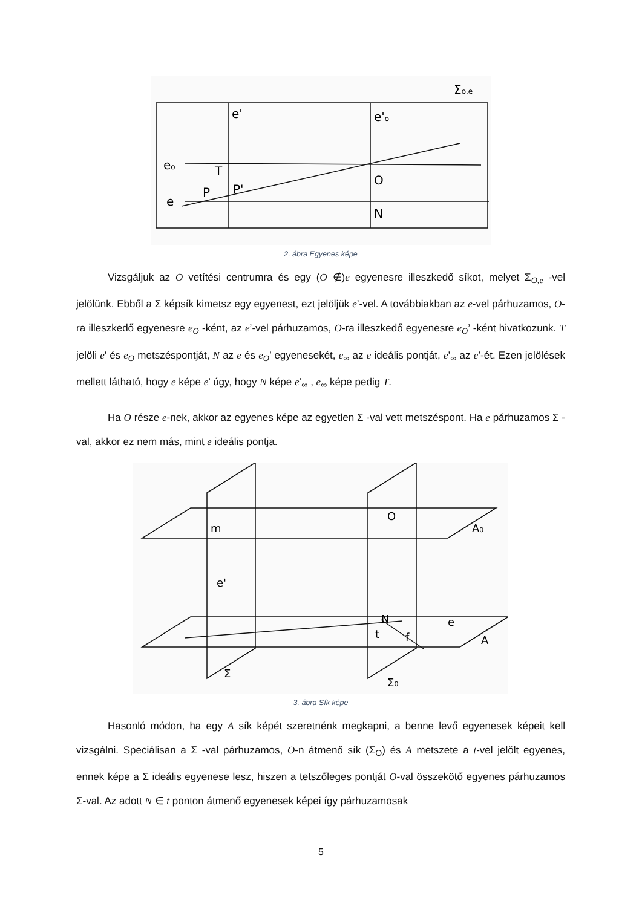Σo,e
e'
e'o
eo
T
O
P'
P
e
N
2. ábra Egyenes képe
Vizsgáljuk az O vetítési centrumra és egy (O ∉)e egyenesre illeszkedő síkot, melyet Σ<sub>O,e</sub> -vel jelölünk. Ebből a Σ képsík kimetsz egy egyenest, ezt jelöljük e’-vel. A továbbiakban az e-vel párhuzamos, O-ra illeszkedő egyenesre e<sub>O</sub> -ként, az e’-vel párhuzamos, O-ra illeszkedő egyenesre e<sub>O</sub>’ -ként hivatkozunk. T jelöli e’ és e<sub>O</sub> metszéspontját, N az e és e<sub>O</sub>’ egyenesekét, e<sub>∞</sub> az e ideális pontját, e’<sub>∞</sub> az e’-ét. Ezen jelölések mellett látható, hogy e képe e’ úgy, hogy N képe e’<sub>∞</sub> , e<sub>∞</sub> képe pedig T.
Ha O része e-nek, akkor az egyenes képe az egyetlen Σ -val vett metszéspont. Ha e párhuzamos Σ -val, akkor ez nem más, mint e ideális pontja.
O
A0
m
e'
N
t
f
e
A
Σ
Σ0
3. ábra Sík képe
Hasonló módon, ha egy A sík képét szeretnénk megkapni, a benne levő egyenesek képeit kell vizsgálni. Speciálisan a Σ -val párhuzamos, O-n átmenő sík (Σ<sub>O</sub>) és A metszete a t-vel jelölt egyenes, ennek képe a Σ ideális egyenese lesz, hiszen a tetszőleges pontját O-val összekötő egyenes párhuzamos Σ-val. Az adott N ∈ t ponton átmenő egyenesek képei így párhuzamosak
5